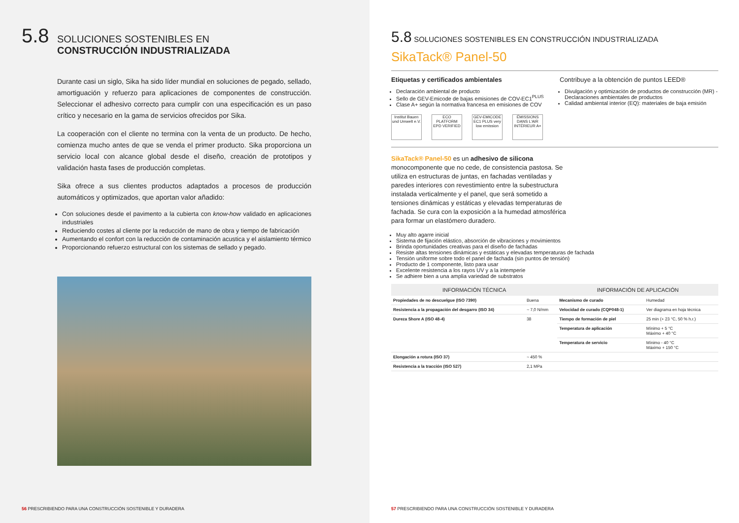5.8 SOLUCIONES SOSTENIBLES EN CONSTRUCCIÓN INDUSTRIALIZADA
Durante casi un siglo, Sika ha sido líder mundial en soluciones de pegado, sellado, amortiguación y refuerzo para aplicaciones de componentes de construcción. Seleccionar el adhesivo correcto para cumplir con una especificación es un paso crítico y necesario en la gama de servicios ofrecidos por Sika.
La cooperación con el cliente no termina con la venta de un producto. De hecho, comienza mucho antes de que se venda el primer producto. Sika proporciona un servicio local con alcance global desde el diseño, creación de prototipos y validación hasta fases de producción completas.
Sika ofrece a sus clientes productos adaptados a procesos de producción automáticos y optimizados, que aportan valor añadido:
Con soluciones desde el pavimento a la cubierta con know-how validado en aplicaciones industriales
Reduciendo costes al cliente por la reducción de mano de obra y tiempo de fabricación
Aumentando el confort con la reducción de contaminación acustica y el aislamiento térmico
Proporcionando refuerzo estructural con los sistemas de sellado y pegado.
56 PRESCRIBIENDO PARA UNA CONSTRUCCIÓN SOSTENIBLE Y DURADERA
5.8 SOLUCIONES SOSTENIBLES EN CONSTRUCCIÓN INDUSTRIALIZADA
SikaTack® Panel-50
Etiquetas y certificados ambientales
Declaración ambiental de producto
Sello de GEV-Emicode de bajas emisiones de COV-EC1<sup>PLUS</sup>
Clase A+ según la normativa francesa en emisiones de COV
Contribuye a la obtención de puntos LEED®
Divulgación y optimización de productos de construcción (MR) - Declaraciones ambientales de productos
Calidad ambiental interior (EQ): materiales de baja emisión
Institut Bauen und Umwelt e.V.
ECO PLATFORM EPD VERIFIED
GEV-EMICODE EC1 PLUS very low emission
ÉMISSIONS DANS L'AIR INTÉRIEUR A+
SikaTack® Panel-50 es un adhesivo de silicona monocomponente que no cede, de consistencia pastosa. Se utiliza en estructuras de juntas, en fachadas ventiladas y paredes interiores con revestimiento entre la subestructura instalada verticalmente y el panel, que será sometido a tensiones dinámicas y estáticas y elevadas temperaturas de fachada. Se cura con la exposición a la humedad atmosférica para formar un elastómero duradero.
Muy alto agarre inicial
Sistema de fijación elástico, absorción de vibraciones y movimientos
Brinda oportunidades creativas para el diseño de fachadas
Resiste altas tensiones dinámicas y estáticas y elevadas temperaturas de fachada
Tensión uniforme sobre todo el panel de fachada (sin puntos de tensión)
Producto de 1 componente, listo para usar
Excelente resistencia a los rayos UV y a la intemperie
Se adhiere bien a una amplia variedad de substratos
| INFORMACIÓN TÉCNICA | | INFORMACIÓN DE APLICACIÓN | |
| --- | --- | --- | --- |
| Propiedades de no descuelgue (ISO 7390) | Buena | Mecanismo de curado | Humedad |
| Resistencia a la propagación del desgarro (ISO 34) | ~ 7,0 N/mm | Velocidad de curado (CQP048-1) | Ver diagrama en hoja técnica |
| Dureza Shore A (ISO 48-4) | 38 | Tiempo de formación de piel | 25 min (+ 23 °C, 50 % h.r.) |
| | | Temperatura de aplicación | Mínimo + 5 °C Máximo + 40 °C |
| | | Temperatura de servicio | Mínimo - 40 °C Máximo + 150 °C |
| Elongación a rotura (ISO 37) | ~ 450 % | | |
| Resistencia a la tracción (ISO 527) | 2,1 MPa | | |
57 PRESCRIBIENDO PARA UNA CONSTRUCCIÓN SOSTENIBLE Y DURADERA